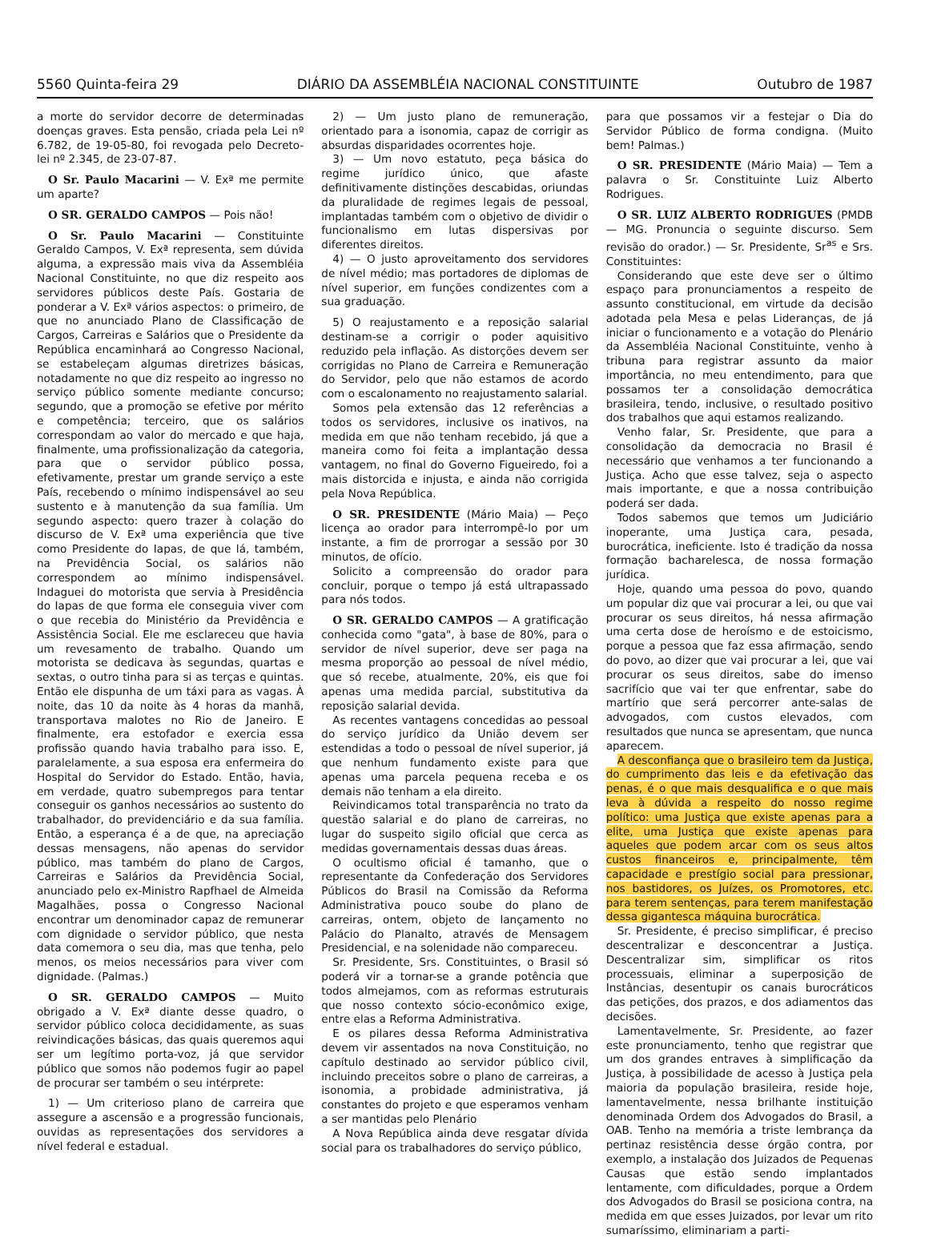5560 Quinta-feira 29 DIÁRIO DA ASSEMBLÉIA NACIONAL CONSTITUINTE Outubro de 1987
a morte do servidor decorre de determinadas doenças graves. Esta pensão, criada pela Lei nº 6.782, de 19-05-80, foi revogada pelo Decreto-lei nº 2.345, de 23-07-87.
O Sr. Paulo Macarini — V. Exª me permite um aparte?
O SR. GERALDO CAMPOS — Pois não!
O Sr. Paulo Macarini — Constituinte Geraldo Campos, V. Exª representa, sem dúvida alguma, a expressão mais viva da Assembléia Nacional Constituinte, no que diz respeito aos servidores públicos deste País. Gostaria de ponderar a V. Exª vários aspectos: o primeiro, de que no anunciado Plano de Classificação de Cargos, Carreiras e Salários que o Presidente da República encaminhará ao Congresso Nacional, se estabeleçam algumas diretrizes básicas, notadamente no que diz respeito ao ingresso no serviço público somente mediante concurso; segundo, que a promoção se efetive por mérito e competência; terceiro, que os salários correspondam ao valor do mercado e que haja, finalmente, uma profissionalização da categoria, para que o servidor público possa, efetivamente, prestar um grande serviço a este País, recebendo o mínimo indispensável ao seu sustento e à manutenção da sua família. Um segundo aspecto: quero trazer à colação do discurso de V. Exª uma experiência que tive como Presidente do Iapas, de que lá, também, na Previdência Social, os salários não correspondem ao mínimo indispensável. Indaguei do motorista que servia à Presidência do Iapas de que forma ele conseguia viver com o que recebia do Ministério da Previdência e Assistência Social. Ele me esclareceu que havia um revesamento de trabalho. Quando um motorista se dedicava às segundas, quartas e sextas, o outro tinha para si as terças e quintas. Então ele dispunha de um táxi para as vagas. À noite, das 10 da noite às 4 horas da manhã, transportava malotes no Rio de Janeiro. E finalmente, era estofador e exercia essa profissão quando havia trabalho para isso. E, paralelamente, a sua esposa era enfermeira do Hospital do Servidor do Estado. Então, havia, em verdade, quatro subempregos para tentar conseguir os ganhos necessários ao sustento do trabalhador, do previdenciário e da sua família. Então, a esperança é a de que, na apreciação dessas mensagens, não apenas do servidor público, mas também do plano de Cargos, Carreiras e Salários da Previdência Social, anunciado pelo ex-Ministro Rapfhael de Almeida Magalhães, possa o Congresso Nacional encontrar um denominador capaz de remunerar com dignidade o servidor público, que nesta data comemora o seu dia, mas que tenha, pelo menos, os meios necessários para viver com dignidade. (Palmas.)
O SR. GERALDO CAMPOS — Muito obrigado a V. Exª diante desse quadro, o servidor público coloca decididamente, as suas reivindicações básicas, das quais queremos aqui ser um legítimo porta-voz, já que servidor público que somos não podemos fugir ao papel de procurar ser também o seu intérprete:
1) — Um criterioso plano de carreira que assegure a ascensão e a progressão funcionais, ouvidas as representações dos servidores a nível federal e estadual.
2) — Um justo plano de remuneração, orientado para a isonomia, capaz de corrigir as absurdas disparidades ocorrentes hoje.
3) — Um novo estatuto, peça básica do regime jurídico único, que afaste definitivamente distinções descabidas, oriundas da pluralidade de regimes legais de pessoal, implantadas também com o objetivo de dividir o funcionalismo em lutas dispersivas por diferentes direitos.
4) — O justo aproveitamento dos servidores de nível médio; mas portadores de diplomas de nível superior, em funções condizentes com a sua graduação.
5) O reajustamento e a reposição salarial destinam-se a corrigir o poder aquisitivo reduzido pela inflação. As distorções devem ser corrigidas no Plano de Carreira e Remuneração do Servidor, pelo que não estamos de acordo com o escalonamento no reajustamento salarial.
Somos pela extensão das 12 referências a todos os servidores, inclusive os inativos, na medida em que não tenham recebido, já que a maneira como foi feita a implantação dessa vantagem, no final do Governo Figueiredo, foi a mais distorcida e injusta, e ainda não corrigida pela Nova República.
O SR. PRESIDENTE (Mário Maia) — Peço licença ao orador para interrompê-lo por um instante, a fim de prorrogar a sessão por 30 minutos, de ofício.
Solicito a compreensão do orador para concluir, porque o tempo já está ultrapassado para nós todos.
O SR. GERALDO CAMPOS — A gratificação conhecida como "gata", à base de 80%, para o servidor de nível superior, deve ser paga na mesma proporção ao pessoal de nível médio, que só recebe, atualmente, 20%, eis que foi apenas uma medida parcial, substitutiva da reposição salarial devida.
As recentes vantagens concedidas ao pessoal do serviço jurídico da União devem ser estendidas a todo o pessoal de nível superior, já que nenhum fundamento existe para que apenas uma parcela pequena receba e os demais não tenham a ela direito.
Reivindicamos total transparência no trato da questão salarial e do plano de carreiras, no lugar do suspeito sigilo oficial que cerca as medidas governamentais dessas duas áreas.
O ocultismo oficial é tamanho, que o representante da Confederação dos Servidores Públicos do Brasil na Comissão da Reforma Administrativa pouco soube do plano de carreiras, ontem, objeto de lançamento no Palácio do Planalto, através de Mensagem Presidencial, e na solenidade não compareceu.
Sr. Presidente, Srs. Constituintes, o Brasil só poderá vir a tornar-se a grande potência que todos almejamos, com as reformas estruturais que nosso contexto sócio-econômico exige, entre elas a Reforma Administrativa.
E os pilares dessa Reforma Administrativa devem vir assentados na nova Constituição, no capítulo destinado ao servidor público civil, incluindo preceitos sobre o plano de carreiras, a isonomia, a probidade administrativa, já constantes do projeto e que esperamos venham a ser mantidas pelo Plenário
A Nova República ainda deve resgatar dívida social para os trabalhadores do serviço público,
para que possamos vir a festejar o Dia do Servidor Público de forma condigna. (Muito bem! Palmas.)
O SR. PRESIDENTE (Mário Maia) — Tem a palavra o Sr. Constituinte Luiz Alberto Rodrigues.
O SR. LUIZ ALBERTO RODRIGUES (PMDB — MG. Pronuncia o seguinte discurso. Sem revisão do orador.) — Sr. Presidente, Sr<sup>as</sup> e Srs. Constituintes:
Considerando que este deve ser o último espaço para pronunciamentos a respeito de assunto constitucional, em virtude da decisão adotada pela Mesa e pelas Lideranças, de já iniciar o funcionamento e a votação do Plenário da Assembléia Nacional Constituinte, venho à tribuna para registrar assunto da maior importância, no meu entendimento, para que possamos ter a consolidação democrática brasileira, tendo, inclusive, o resultado positivo dos trabalhos que aqui estamos realizando.
Venho falar, Sr. Presidente, que para a consolidação da democracia no Brasil é necessário que venhamos a ter funcionando a Justiça. Acho que esse talvez, seja o aspecto mais importante, e que a nossa contribuição poderá ser dada.
Todos sabemos que temos um Judiciário inoperante, uma Justiça cara, pesada, burocrática, ineficiente. Isto é tradição da nossa formação bacharelesca, de nossa formação jurídica.
Hoje, quando uma pessoa do povo, quando um popular diz que vai procurar a lei, ou que vai procurar os seus direitos, há nessa afirmação uma certa dose de heroísmo e de estoicismo, porque a pessoa que faz essa afirmação, sendo do povo, ao dizer que vai procurar a lei, que vai procurar os seus direitos, sabe do imenso sacrifício que vai ter que enfrentar, sabe do martírio que será percorrer ante-salas de advogados, com custos elevados, com resultados que nunca se apresentam, que nunca aparecem.
A desconfiança que o brasileiro tem da Justiça, do cumprimento das leis e da efetivação das penas, é o que mais desqualifica e o que mais leva à dúvida a respeito do nosso regime político: uma Justiça que existe apenas para a elite, uma Justiça que existe apenas para aqueles que podem arcar com os seus altos custos financeiros e, principalmente, têm capacidade e prestígio social para pressionar, nos bastidores, os Juízes, os Promotores, etc. para terem sentenças, para terem manifestação dessa gigantesca máquina burocrática.
Sr. Presidente, é preciso simplificar, é preciso descentralizar e desconcentrar a Justiça. Descentralizar sim, simplificar os ritos processuais, eliminar a superposição de Instâncias, desentupir os canais burocráticos das petições, dos prazos, e dos adiamentos das decisões.
Lamentavelmente, Sr. Presidente, ao fazer este pronunciamento, tenho que registrar que um dos grandes entraves à simplificação da Justiça, à possibilidade de acesso à Justiça pela maioria da população brasileira, reside hoje, lamentavelmente, nessa brilhante instituição denominada Ordem dos Advogados do Brasil, a OAB. Tenho na memória a triste lembrança da pertinaz resistência desse órgão contra, por exemplo, a instalação dos Juizados de Pequenas Causas que estão sendo implantados lentamente, com dificuldades, porque a Ordem dos Advogados do Brasil se posiciona contra, na medida em que esses Juizados, por levar um rito sumaríssimo, eliminariam a parti-